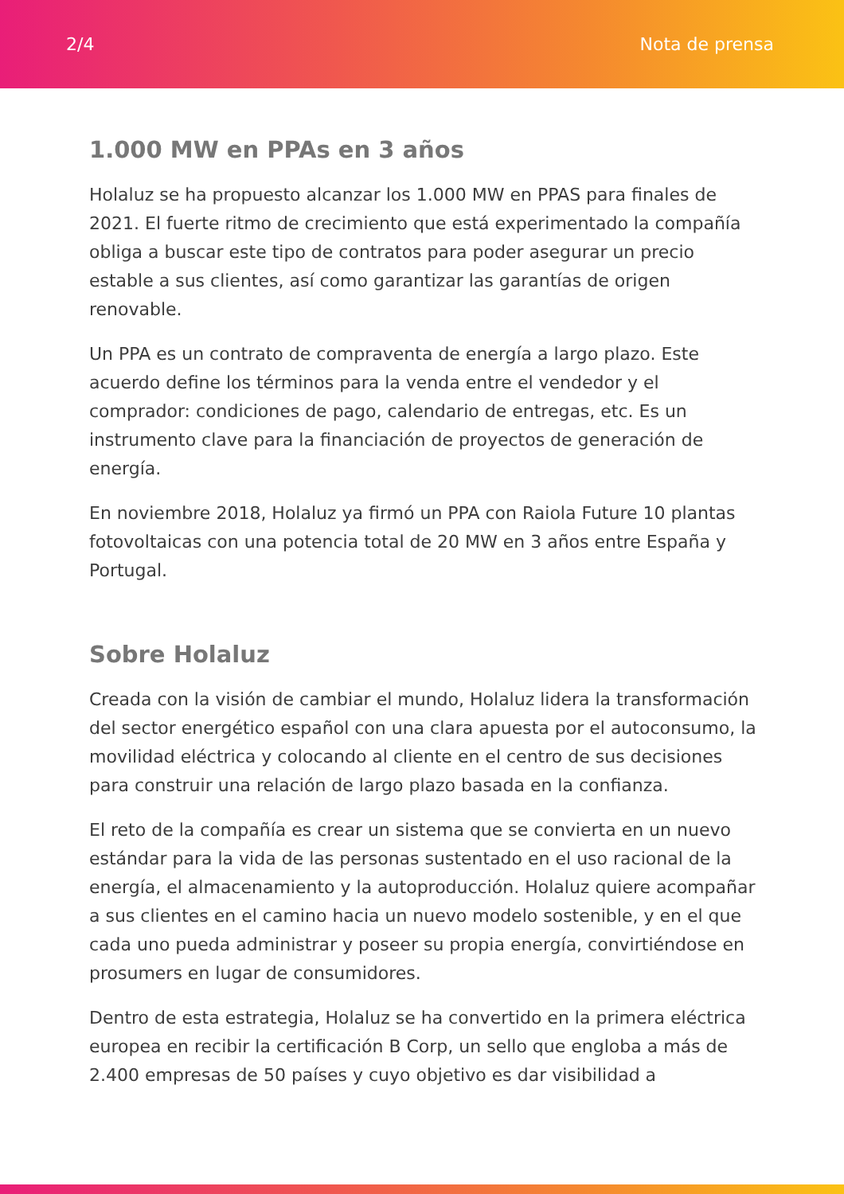2/4 Nota de prensa
1.000 MW en PPAs en 3 años
Holaluz se ha propuesto alcanzar los 1.000 MW en PPAS para finales de 2021. El fuerte ritmo de crecimiento que está experimentado la compañía obliga a buscar este tipo de contratos para poder asegurar un precio estable a sus clientes, así como garantizar las garantías de origen renovable.
Un PPA es un contrato de compraventa de energía a largo plazo. Este acuerdo define los términos para la venda entre el vendedor y el comprador: condiciones de pago, calendario de entregas, etc. Es un instrumento clave para la financiación de proyectos de generación de energía.
En noviembre 2018, Holaluz ya firmó un PPA con Raiola Future 10 plantas fotovoltaicas con una potencia total de 20 MW en 3 años entre España y Portugal.
Sobre Holaluz
Creada con la visión de cambiar el mundo, Holaluz lidera la transformación del sector energético español con una clara apuesta por el autoconsumo, la movilidad eléctrica y colocando al cliente en el centro de sus decisiones para construir una relación de largo plazo basada en la confianza.
El reto de la compañía es crear un sistema que se convierta en un nuevo estándar para la vida de las personas sustentado en el uso racional de la energía, el almacenamiento y la autoproducción. Holaluz quiere acompañar a sus clientes en el camino hacia un nuevo modelo sostenible, y en el que cada uno pueda administrar y poseer su propia energía, convirtiéndose en prosumers en lugar de consumidores.
Dentro de esta estrategia, Holaluz se ha convertido en la primera eléctrica europea en recibir la certificación B Corp, un sello que engloba a más de 2.400 empresas de 50 países y cuyo objetivo es dar visibilidad a